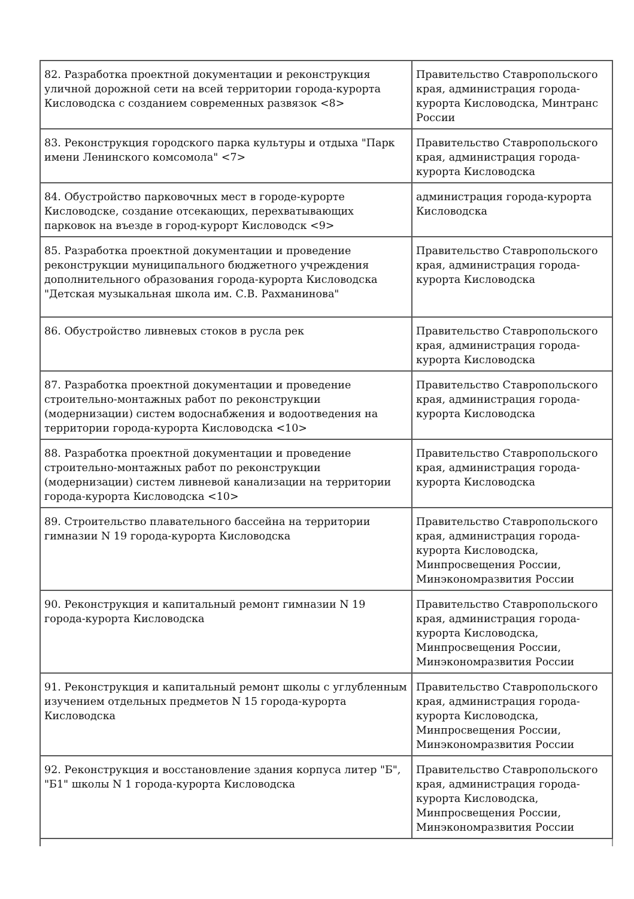| 82. Разработка проектной документации и реконструкция уличной дорожной сети на всей территории города-курорта Кисловодска с созданием современных развязок <8> | Правительство Ставропольского края, администрация города-курорта Кисловодска, Минтранс России |
| 83. Реконструкция городского парка культуры и отдыха "Парк имени Ленинского комсомола" <7> | Правительство Ставропольского края, администрация города-курорта Кисловодска |
| 84. Обустройство парковочных мест в городе-курорте Кисловодске, создание отсекающих, перехватывающих парковок на въезде в город-курорт Кисловодск <9> | администрация города-курорта Кисловодска |
| 85. Разработка проектной документации и проведение реконструкции муниципального бюджетного учреждения дополнительного образования города-курорта Кисловодска "Детская музыкальная школа им. С.В. Рахманинова" | Правительство Ставропольского края, администрация города-курорта Кисловодска |
| 86. Обустройство ливневых стоков в русла рек | Правительство Ставропольского края, администрация города-курорта Кисловодска |
| 87. Разработка проектной документации и проведение строительно-монтажных работ по реконструкции (модернизации) систем водоснабжения и водоотведения на территории города-курорта Кисловодска <10> | Правительство Ставропольского края, администрация города-курорта Кисловодска |
| 88. Разработка проектной документации и проведение строительно-монтажных работ по реконструкции (модернизации) систем ливневой канализации на территории города-курорта Кисловодска <10> | Правительство Ставропольского края, администрация города-курорта Кисловодска |
| 89. Строительство плавательного бассейна на территории гимназии N 19 города-курорта Кисловодска | Правительство Ставропольского края, администрация города-курорта Кисловодска, Минпросвещения России, Минэкономразвития России |
| 90. Реконструкция и капитальный ремонт гимназии N 19 города-курорта Кисловодска | Правительство Ставропольского края, администрация города-курорта Кисловодска, Минпросвещения России, Минэкономразвития России |
| 91. Реконструкция и капитальный ремонт школы с углубленным изучением отдельных предметов N 15 города-курорта Кисловодска | Правительство Ставропольского края, администрация города-курорта Кисловодска, Минпросвещения России, Минэкономразвития России |
| 92. Реконструкция и восстановление здания корпуса литер "Б", "Б1" школы N 1 города-курорта Кисловодска | Правительство Ставропольского края, администрация города-курорта Кисловодска, Минпросвещения России, Минэкономразвития России |